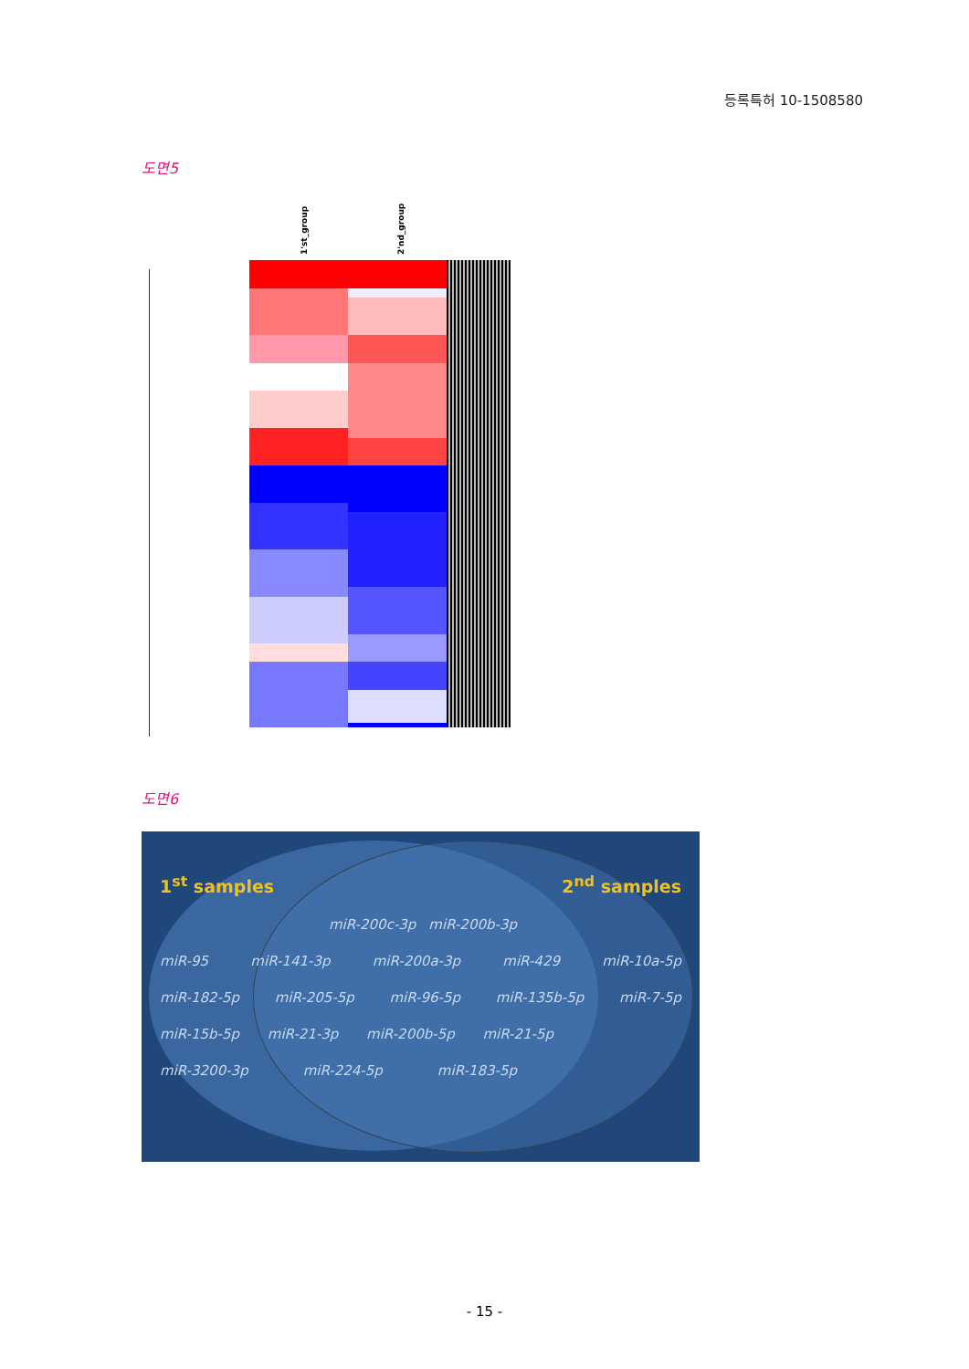등록특허 10-1508580
도면5
1'st_group 2'nd_group
도면6
1<sup>st</sup> samples 2<sup>nd</sup> samples
miR-200c-3p miR-200b-3p
miR-95 miR-141-3p miR-200a-3p miR-429 miR-10a-5p
miR-182-5p miR-205-5p miR-96-5p miR-135b-5p miR-7-5p
miR-15b-5p miR-21-3p miR-200b-5p miR-21-5p
miR-3200-3p miR-224-5p miR-183-5p
- 15 -